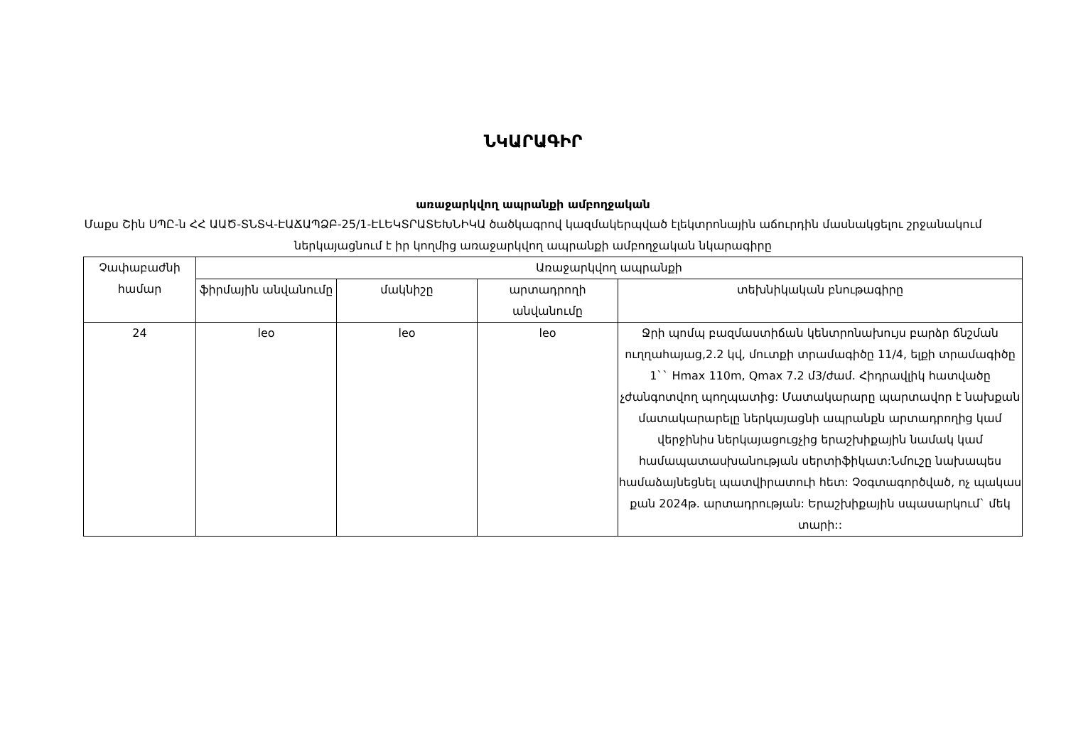ՆԿԱՐԱԳԻՐ
առաջարկվող ապրանքի ամբողջական
Մաքս Շին ՍՊԸ-ն ՀՀ ԱԱԾ-ՏՆՏՎ-ԷԱՃԱՊՁԲ-25/1-ԷԼԵԿՏՐԱՏԵԽՆԻԿԱ ծածկագրով կազմակերպված էլեկտրոնային աճուրդին մասնակցելու շրջանակում ներկայացնում է իր կողմից առաջարկվող ապրանքի ամբողջական նկարագիրը
| Չափաբաժնի համար | Առաջարկվող ապրանքի | | | |
| --- | --- | --- | --- | --- |
| | ֆիրմային անվանումը | մակնիշը | արտադրողի անվանումը | տեխնիկական բնութագիրը |
| 24 | leo | leo | leo | Ջրի պոմպ բազմաստիճան կենտրոնախույս բարձր ճնշման ուղղահայաց,2.2 կվ, մուտքի տրամագիծը 11/4, ելքի տրամագիծը 1`` Hmax 110m, Qmax 7.2 մ3/ժամ. Հիդրավլիկ հատվածը չժանգոտվող պողպատից: Մատակարարը պարտավոր է նախքան մատակարարելը ներկայացնի ապրանքն արտադրողից կամ վերջինիս ներկայացուցչից երաշխիքային նամակ կամ համապատասխանության սերտիֆիկատ:Նմուշը նախապես համաձայնեցնել պատվիրատուի հետ: Չօգտագործված, ոչ պակաս քան 2024թ. արտադրության: Երաշխիքային սպասարկում` մեկ տարի:: |